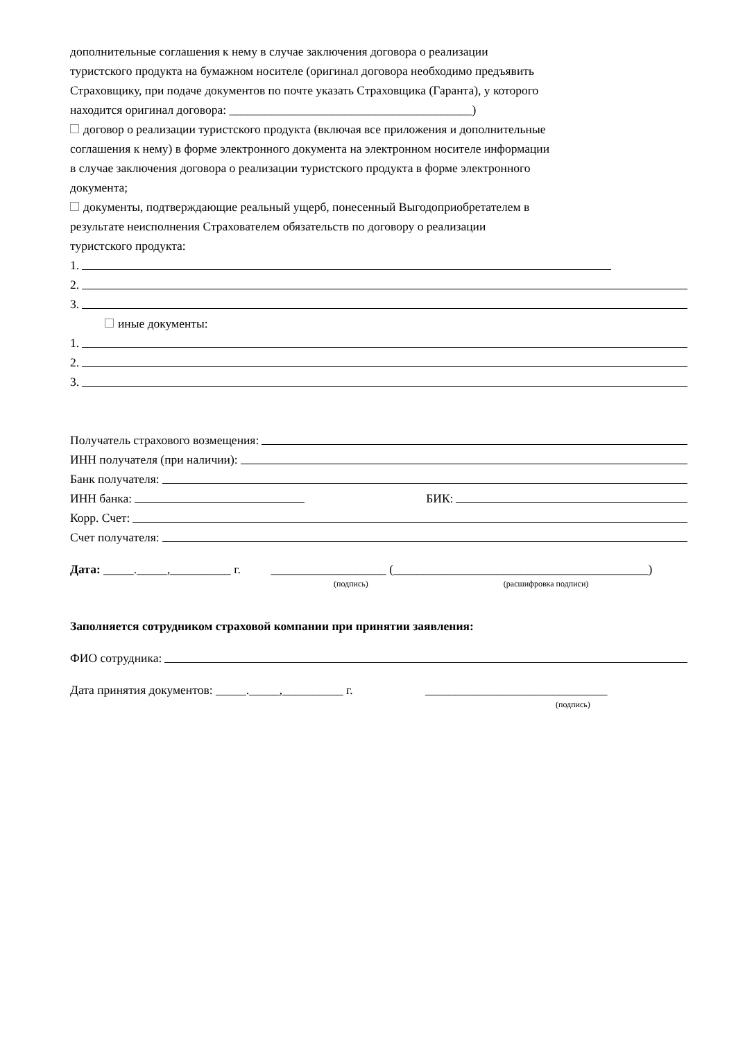дополнительные соглашения к нему в случае заключения договора о реализации
туристского продукта на бумажном носителе (оригинал договора необходимо предъявить
Страховщику, при подаче документов по почте указать Страховщика (Гаранта), у которого
находится оригинал договора: ________________________________________)
договор о реализации туристского продукта (включая все приложения и дополнительные
соглашения к нему) в форме электронного документа на электронном носителе информации
в случае заключения договора о реализации туристского продукта в форме электронного
документа;
документы, подтверждающие реальный ущерб, понесенный Выгодоприобретателем в
результате неисполнения Страхователем обязательств по договору о реализации
туристского продукта:
1.
2.
3.
иные документы:
1.
2.
3.
Получатель страхового возмещения:
ИНН получателя (при наличии):
Банк получателя:
ИНН банка: БИК:
Корр. Счет:
Счет получателя:
Дата: _____._____,__________ г. ___________________ (__________________________________________)
(подпись) (расшифровка подписи)
Заполняется сотрудником страховой компании при принятии заявления:
ФИО сотрудника:
Дата принятия документов: _____._____,__________ г. ______________________________
(подпись)